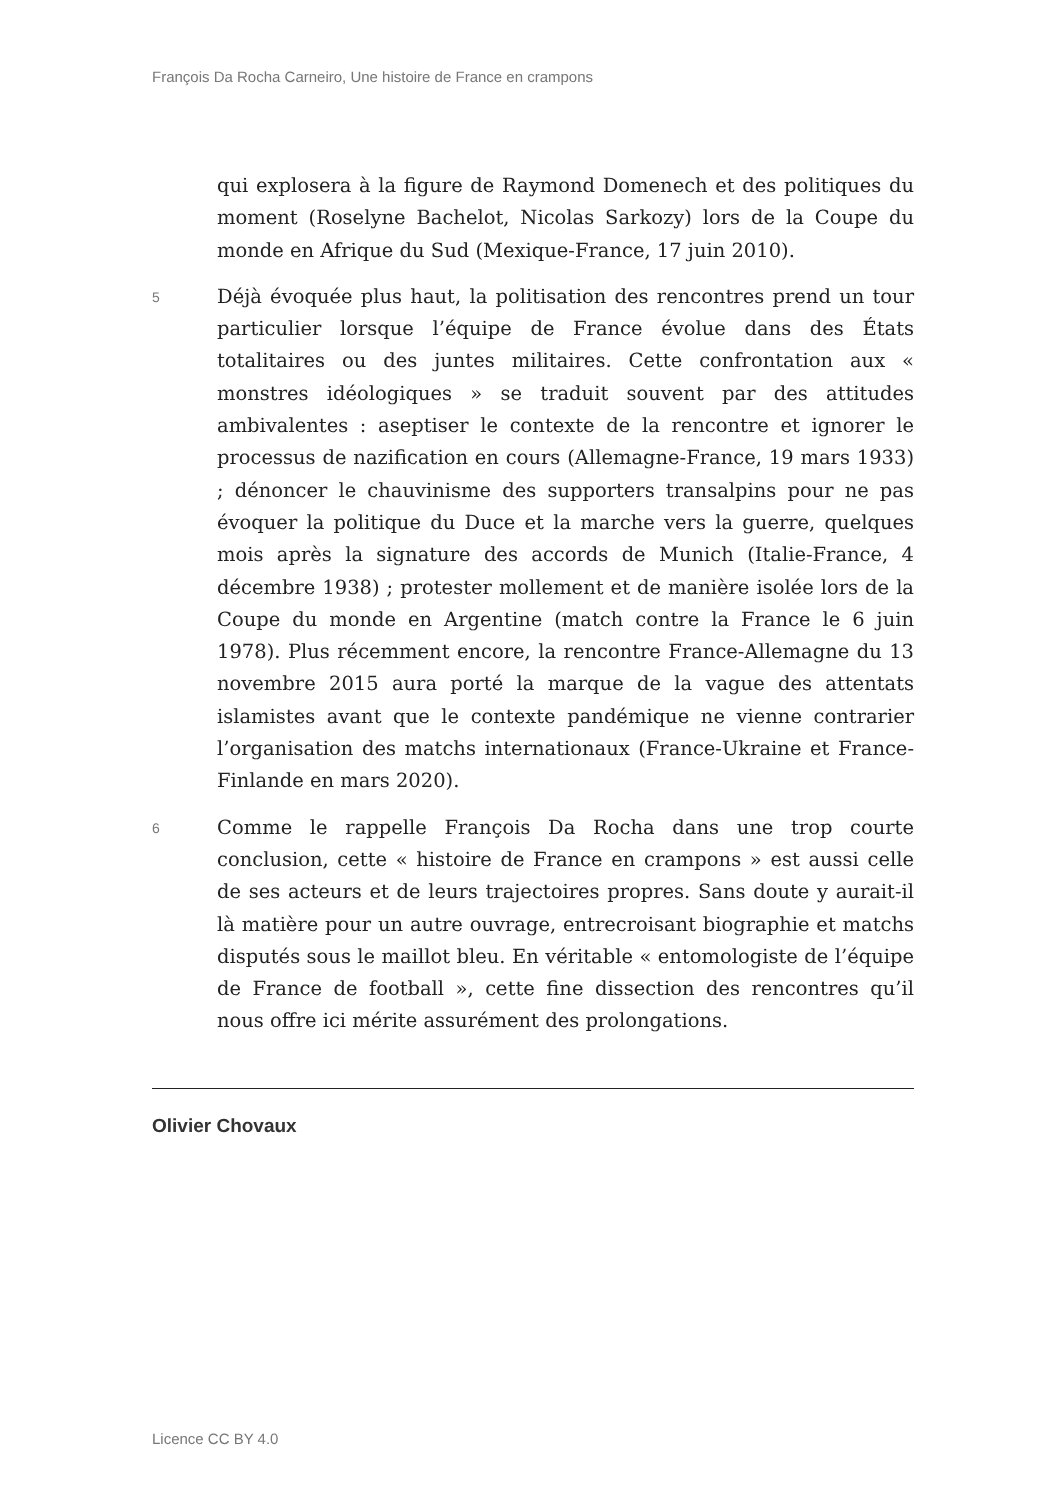François Da Rocha Carneiro, Une histoire de France en crampons
qui explosera à la figure de Raymond Domenech et des politiques du moment (Roselyne Bachelot, Nicolas Sarkozy) lors de la Coupe du monde en Afrique du Sud (Mexique-France, 17 juin 2010).
5
Déjà évoquée plus haut, la politisation des rencontres prend un tour particulier lorsque l’équipe de France évolue dans des États totalitaires ou des juntes militaires. Cette confrontation aux « monstres idéologiques » se traduit souvent par des attitudes ambivalentes : aseptiser le contexte de la rencontre et ignorer le processus de nazification en cours (Allemagne-France, 19 mars 1933) ; dénoncer le chauvinisme des supporters transalpins pour ne pas évoquer la politique du Duce et la marche vers la guerre, quelques mois après la signature des accords de Munich (Italie-France, 4 décembre 1938) ; protester mollement et de manière isolée lors de la Coupe du monde en Argentine (match contre la France le 6 juin 1978). Plus récemment encore, la rencontre France-Allemagne du 13 novembre 2015 aura porté la marque de la vague des attentats islamistes avant que le contexte pandémique ne vienne contrarier l’organisation des matchs internationaux (France-Ukraine et France-Finlande en mars 2020).
6
Comme le rappelle François Da Rocha dans une trop courte conclusion, cette « histoire de France en crampons » est aussi celle de ses acteurs et de leurs trajectoires propres. Sans doute y aurait-il là matière pour un autre ouvrage, entrecroisant biographie et matchs disputés sous le maillot bleu. En véritable « entomologiste de l’équipe de France de football », cette fine dissection des rencontres qu’il nous offre ici mérite assurément des prolongations.
Olivier Chovaux
Licence CC BY 4.0